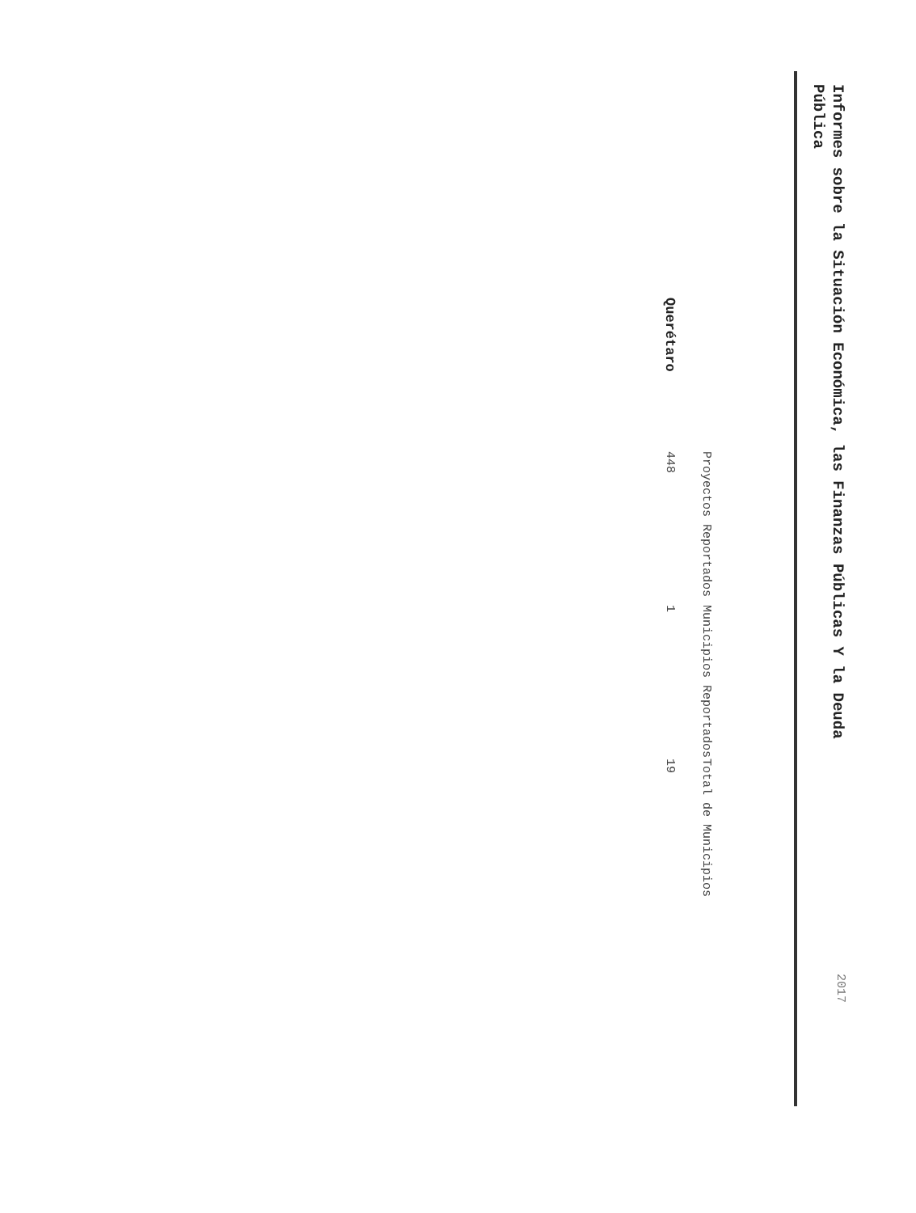Informes sobre la Situación Económica, las Finanzas Públicas Y la Deuda Pública
2017
| | Proyectos Reportados | Municipios Reportados | Total de Municipios |
| --- | --- | --- | --- |
| Querétaro | 448 | 1 | 19 |